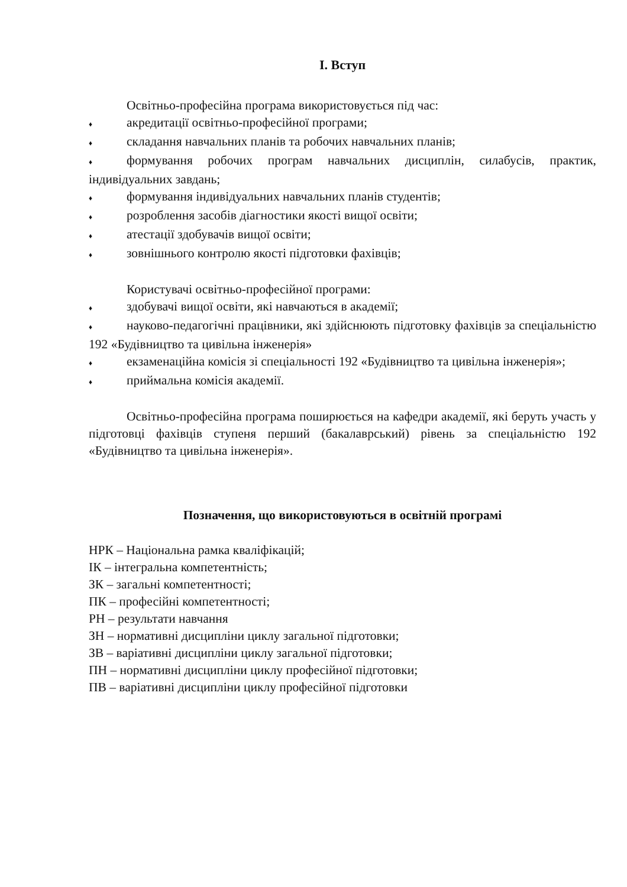І. Вступ
Освітньо-професійна програма використовується під час:
♦ акредитації освітньо-професійної програми;
♦ складання навчальних планів та робочих навчальних планів;
♦ формування робочих програм навчальних дисциплін, силабусів, практик, індивідуальних завдань;
♦ формування індивідуальних навчальних планів студентів;
♦ розроблення засобів діагностики якості вищої освіти;
♦ атестації здобувачів вищої освіти;
♦ зовнішнього контролю якості підготовки фахівців;
Користувачі освітньо-професійної програми:
♦ здобувачі вищої освіти, які навчаються в академії;
♦ науково-педагогічні працівники, які здійснюють підготовку фахівців за спеціальністю 192 «Будівництво та цивільна інженерія»
♦ екзаменаційна комісія зі спеціальності 192 «Будівництво та цивільна інженерія»;
♦ приймальна комісія академії.
Освітньо-професійна програма поширюється на кафедри академії, які беруть участь у підготовці фахівців ступеня перший (бакалаврський) рівень за спеціальністю 192 «Будівництво та цивільна інженерія».
Позначення, що використовуються в освітній програмі
НРК – Національна рамка кваліфікацій;
ІК – інтегральна компетентність;
ЗК – загальні компетентності;
ПК – професійні компетентності;
РН – результати навчання
ЗН – нормативні дисципліни циклу загальної підготовки;
ЗВ – варіативні дисципліни циклу загальної підготовки;
ПН – нормативні дисципліни циклу професійної підготовки;
ПВ – варіативні дисципліни циклу професійної підготовки